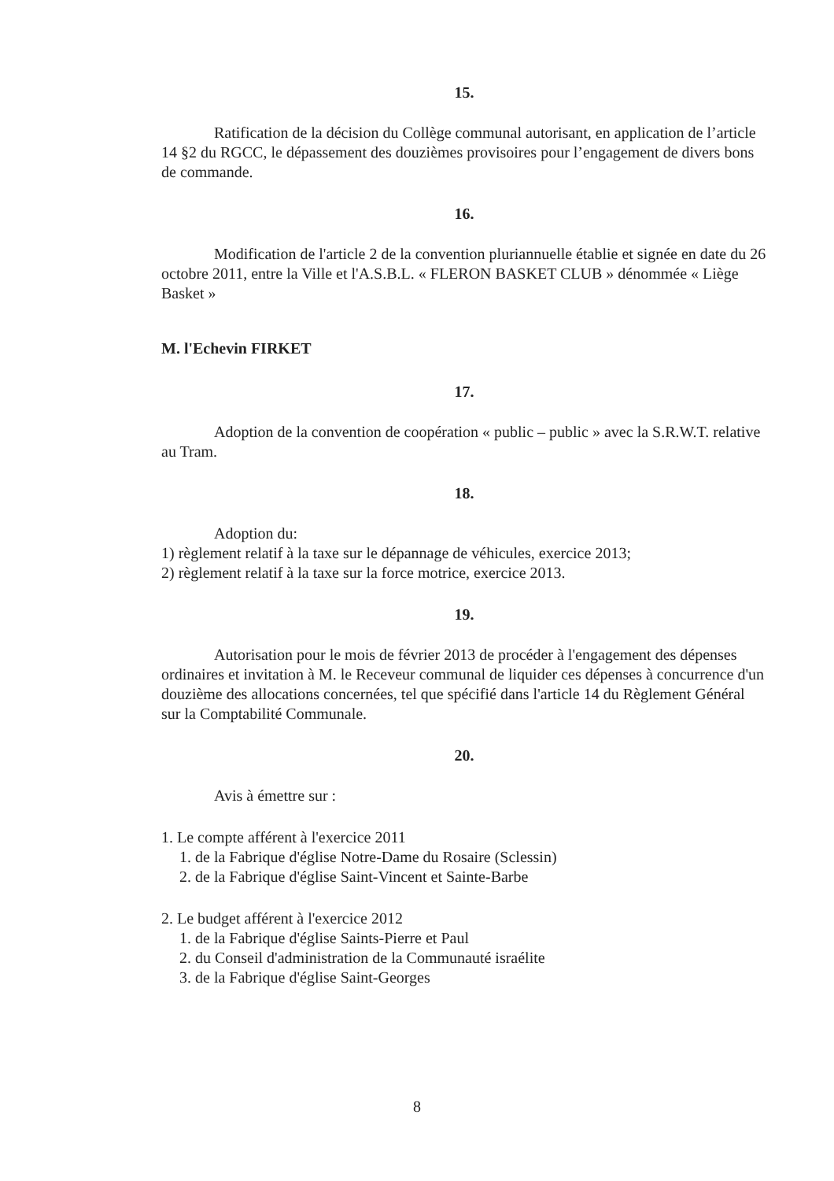15.
Ratification de la décision du Collège communal autorisant, en application de l’article 14 §2 du RGCC, le dépassement des douzièmes provisoires pour l’engagement de divers bons de commande.
16.
Modification de l'article 2 de la convention pluriannuelle établie et signée en date du 26 octobre 2011, entre la Ville et l'A.S.B.L. « FLERON BASKET CLUB » dénommée « Liège Basket »
M. l'Echevin FIRKET
17.
Adoption de la convention de coopération « public – public » avec la S.R.W.T. relative au Tram.
18.
Adoption du:
1) règlement relatif à la taxe sur le dépannage de véhicules, exercice 2013;
2) règlement relatif à la taxe sur la force motrice, exercice 2013.
19.
Autorisation pour le mois de février 2013 de procéder à l'engagement des dépenses ordinaires et invitation à M. le Receveur communal de liquider ces dépenses à concurrence d'un douzième des allocations concernées, tel que spécifié dans l'article 14 du Règlement Général sur la Comptabilité Communale.
20.
Avis à émettre sur :
1. Le compte afférent à l'exercice 2011
1. de la Fabrique d'église Notre-Dame du Rosaire (Sclessin)
2. de la Fabrique d'église Saint-Vincent et Sainte-Barbe
2. Le budget afférent à l'exercice 2012
1. de la Fabrique d'église Saints-Pierre et Paul
2. du Conseil d'administration de la Communauté israélite
3. de la Fabrique d'église Saint-Georges
8